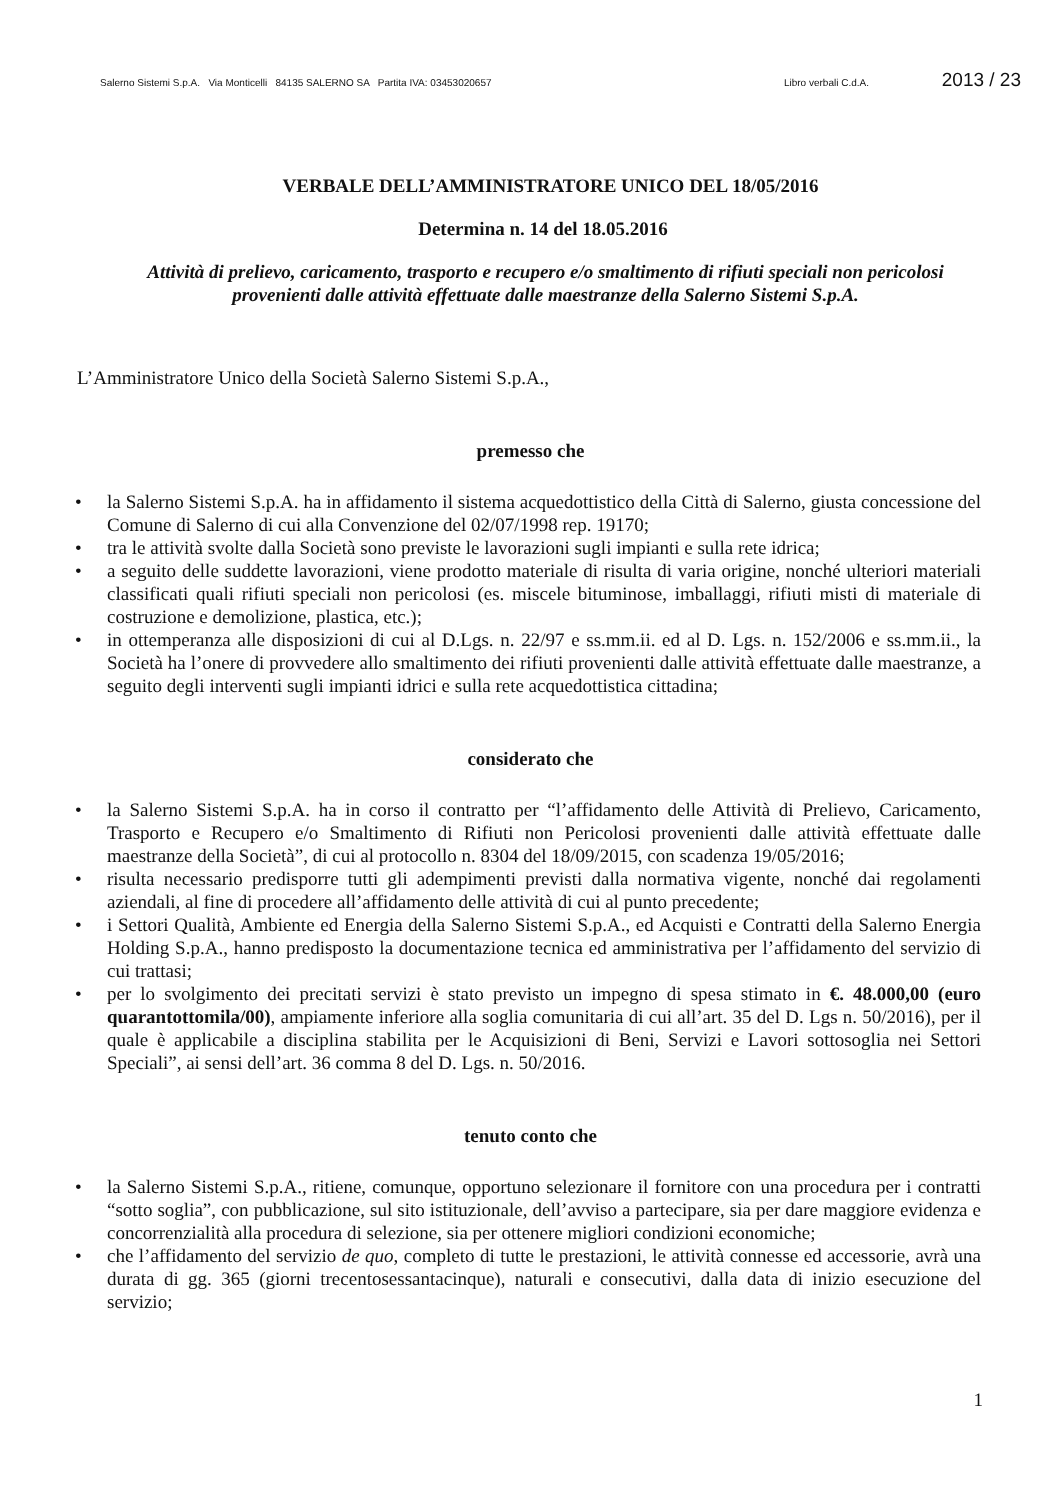Salerno Sistemi S.p.A. Via Monticelli 84135 SALERNO SA Partita IVA: 03453020657 Libro verbali C.d.A. 2013 / 23
VERBALE DELL’AMMINISTRATORE UNICO DEL 18/05/2016
Determina n. 14 del 18.05.2016
Attività di prelievo, caricamento, trasporto e recupero e/o smaltimento di rifiuti speciali non pericolosi provenienti dalle attività effettuate dalle maestranze della Salerno Sistemi S.p.A.
L’Amministratore Unico della Società Salerno Sistemi S.p.A.,
premesso che
• la Salerno Sistemi S.p.A. ha in affidamento il sistema acquedottistico della Città di Salerno, giusta concessione del Comune di Salerno di cui alla Convenzione del 02/07/1998 rep. 19170;
• tra le attività svolte dalla Società sono previste le lavorazioni sugli impianti e sulla rete idrica;
• a seguito delle suddette lavorazioni, viene prodotto materiale di risulta di varia origine, nonché ulteriori materiali classificati quali rifiuti speciali non pericolosi (es. miscele bituminose, imballaggi, rifiuti misti di materiale di costruzione e demolizione, plastica, etc.);
• in ottemperanza alle disposizioni di cui al D.Lgs. n. 22/97 e ss.mm.ii. ed al D. Lgs. n. 152/2006 e ss.mm.ii., la Società ha l’onere di provvedere allo smaltimento dei rifiuti provenienti dalle attività effettuate dalle maestranze, a seguito degli interventi sugli impianti idrici e sulla rete acquedottistica cittadina;
considerato che
• la Salerno Sistemi S.p.A. ha in corso il contratto per “l’affidamento delle Attività di Prelievo, Caricamento, Trasporto e Recupero e/o Smaltimento di Rifiuti non Pericolosi provenienti dalle attività effettuate dalle maestranze della Società”, di cui al protocollo n. 8304 del 18/09/2015, con scadenza 19/05/2016;
• risulta necessario predisporre tutti gli adempimenti previsti dalla normativa vigente, nonché dai regolamenti aziendali, al fine di procedere all’affidamento delle attività di cui al punto precedente;
• i Settori Qualità, Ambiente ed Energia della Salerno Sistemi S.p.A., ed Acquisti e Contratti della Salerno Energia Holding S.p.A., hanno predisposto la documentazione tecnica ed amministrativa per l’affidamento del servizio di cui trattasi;
• per lo svolgimento dei precitati servizi è stato previsto un impegno di spesa stimato in €. 48.000,00 (euro quarantottomila/00), ampiamente inferiore alla soglia comunitaria di cui all’art. 35 del D. Lgs n. 50/2016), per il quale è applicabile a disciplina stabilita per le Acquisizioni di Beni, Servizi e Lavori sottosoglia nei Settori Speciali”, ai sensi dell’art. 36 comma 8 del D. Lgs. n. 50/2016.
tenuto conto che
• la Salerno Sistemi S.p.A., ritiene, comunque, opportuno selezionare il fornitore con una procedura per i contratti “sotto soglia”, con pubblicazione, sul sito istituzionale, dell’avviso a partecipare, sia per dare maggiore evidenza e concorrenzialità alla procedura di selezione, sia per ottenere migliori condizioni economiche;
• che l’affidamento del servizio de quo, completo di tutte le prestazioni, le attività connesse ed accessorie, avrà una durata di gg. 365 (giorni trecentosessantacinque), naturali e consecutivi, dalla data di inizio esecuzione del servizio;
1